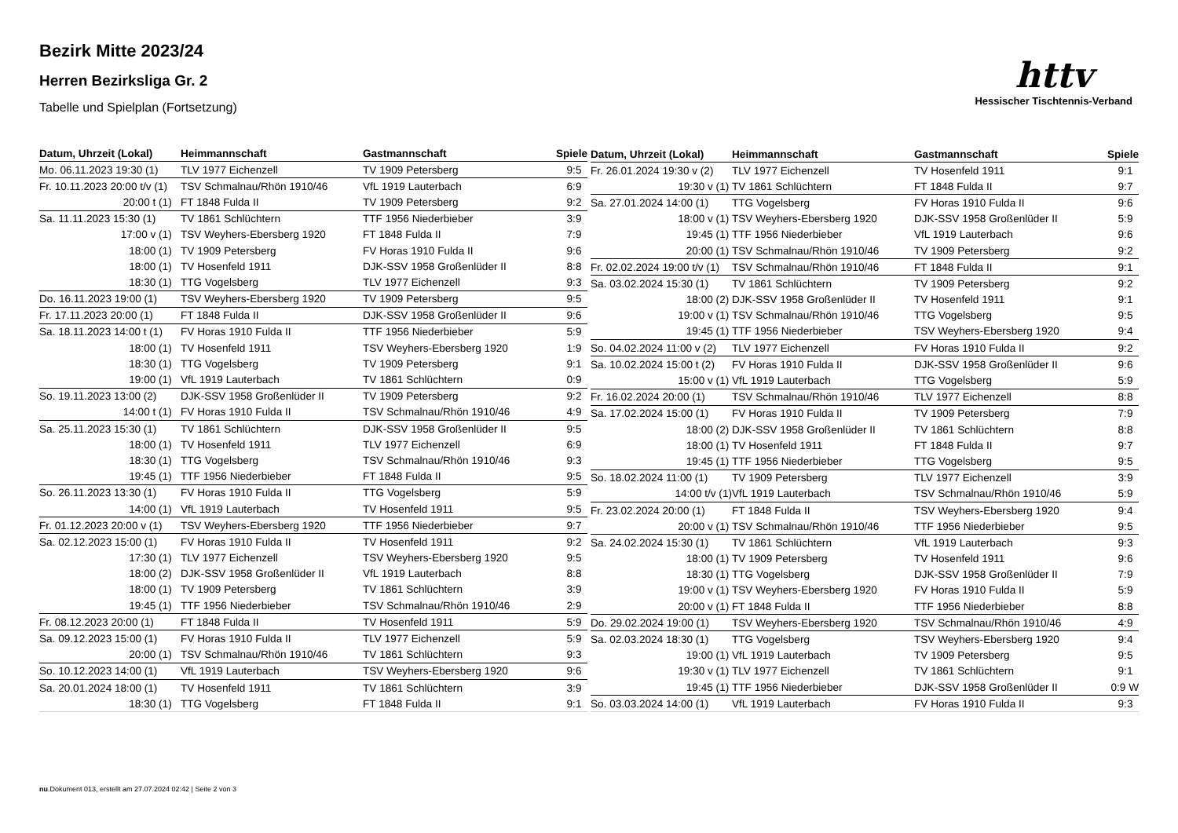Bezirk Mitte 2023/24
Herren Bezirksliga Gr. 2
Tabelle und Spielplan (Fortsetzung)
httv
Hessischer Tischtennis-Verband
| Datum, Uhrzeit (Lokal) | Heimmannschaft | Gastmannschaft | Spiele |
| --- | --- | --- | --- |
| Mo. 06.11.2023 19:30 (1) | TLV 1977 Eichenzell | TV 1909 Petersberg | 9:5 |
| Fr. 10.11.2023 20:00 t/v (1) | TSV Schmalnau/Rhön 1910/46 | VfL 1919 Lauterbach | 6:9 |
| 20:00 t (1) | FT 1848 Fulda II | TV 1909 Petersberg | 9:2 |
| Sa. 11.11.2023 15:30 (1) | TV 1861 Schlüchtern | TTF 1956 Niederbieber | 3:9 |
| 17:00 v (1) | TSV Weyhers-Ebersberg 1920 | FT 1848 Fulda II | 7:9 |
| 18:00 (1) | TV 1909 Petersberg | FV Horas 1910 Fulda II | 9:6 |
| 18:00 (1) | TV Hosenfeld 1911 | DJK-SSV 1958 Großenlüder II | 8:8 |
| 18:30 (1) | TTG Vogelsberg | TLV 1977 Eichenzell | 9:3 |
| Do. 16.11.2023 19:00 (1) | TSV Weyhers-Ebersberg 1920 | TV 1909 Petersberg | 9:5 |
| Fr. 17.11.2023 20:00 (1) | FT 1848 Fulda II | DJK-SSV 1958 Großenlüder II | 9:6 |
| Sa. 18.11.2023 14:00 t (1) | FV Horas 1910 Fulda II | TTF 1956 Niederbieber | 5:9 |
| 18:00 (1) | TV Hosenfeld 1911 | TSV Weyhers-Ebersberg 1920 | 1:9 |
| 18:30 (1) | TTG Vogelsberg | TV 1909 Petersberg | 9:1 |
| 19:00 (1) | VfL 1919 Lauterbach | TV 1861 Schlüchtern | 0:9 |
| So. 19.11.2023 13:00 (2) | DJK-SSV 1958 Großenlüder II | TV 1909 Petersberg | 9:2 |
| 14:00 t (1) | FV Horas 1910 Fulda II | TSV Schmalnau/Rhön 1910/46 | 4:9 |
| Sa. 25.11.2023 15:30 (1) | TV 1861 Schlüchtern | DJK-SSV 1958 Großenlüder II | 9:5 |
| 18:00 (1) | TV Hosenfeld 1911 | TLV 1977 Eichenzell | 6:9 |
| 18:30 (1) | TTG Vogelsberg | TSV Schmalnau/Rhön 1910/46 | 9:3 |
| 19:45 (1) | TTF 1956 Niederbieber | FT 1848 Fulda II | 9:5 |
| So. 26.11.2023 13:30 (1) | FV Horas 1910 Fulda II | TTG Vogelsberg | 5:9 |
| 14:00 (1) | VfL 1919 Lauterbach | TV Hosenfeld 1911 | 9:5 |
| Fr. 01.12.2023 20:00 v (1) | TSV Weyhers-Ebersberg 1920 | TTF 1956 Niederbieber | 9:7 |
| Sa. 02.12.2023 15:00 (1) | FV Horas 1910 Fulda II | TV Hosenfeld 1911 | 9:2 |
| 17:30 (1) | TLV 1977 Eichenzell | TSV Weyhers-Ebersberg 1920 | 9:5 |
| 18:00 (2) | DJK-SSV 1958 Großenlüder II | VfL 1919 Lauterbach | 8:8 |
| 18:00 (1) | TV 1909 Petersberg | TV 1861 Schlüchtern | 3:9 |
| 19:45 (1) | TTF 1956 Niederbieber | TSV Schmalnau/Rhön 1910/46 | 2:9 |
| Fr. 08.12.2023 20:00 (1) | FT 1848 Fulda II | TV Hosenfeld 1911 | 5:9 |
| Sa. 09.12.2023 15:00 (1) | FV Horas 1910 Fulda II | TLV 1977 Eichenzell | 5:9 |
| 20:00 (1) | TSV Schmalnau/Rhön 1910/46 | TV 1861 Schlüchtern | 9:3 |
| So. 10.12.2023 14:00 (1) | VfL 1919 Lauterbach | TSV Weyhers-Ebersberg 1920 | 9:6 |
| Sa. 20.01.2024 18:00 (1) | TV Hosenfeld 1911 | TV 1861 Schlüchtern | 3:9 |
| 18:30 (1) | TTG Vogelsberg | FT 1848 Fulda II | 9:1 |
| Datum, Uhrzeit (Lokal) | Heimmannschaft | Gastmannschaft | Spiele |
| --- | --- | --- | --- |
| Fr. 26.01.2024 19:30 v (2) | TLV 1977 Eichenzell | TV Hosenfeld 1911 | 9:1 |
| 19:30 v (1) | TV 1861 Schlüchtern | FT 1848 Fulda II | 9:7 |
| Sa. 27.01.2024 14:00 (1) | TTG Vogelsberg | FV Horas 1910 Fulda II | 9:6 |
| 18:00 v (1) | TSV Weyhers-Ebersberg 1920 | DJK-SSV 1958 Großenlüder II | 5:9 |
| 19:45 (1) | TTF 1956 Niederbieber | VfL 1919 Lauterbach | 9:6 |
| 20:00 (1) | TSV Schmalnau/Rhön 1910/46 | TV 1909 Petersberg | 9:2 |
| Fr. 02.02.2024 19:00 t/v (1) | TSV Schmalnau/Rhön 1910/46 | FT 1848 Fulda II | 9:1 |
| Sa. 03.02.2024 15:30 (1) | TV 1861 Schlüchtern | TV 1909 Petersberg | 9:2 |
| 18:00 (2) | DJK-SSV 1958 Großenlüder II | TV Hosenfeld 1911 | 9:1 |
| 19:00 v (1) | TSV Schmalnau/Rhön 1910/46 | TTG Vogelsberg | 9:5 |
| 19:45 (1) | TTF 1956 Niederbieber | TSV Weyhers-Ebersberg 1920 | 9:4 |
| So. 04.02.2024 11:00 v (2) | TLV 1977 Eichenzell | FV Horas 1910 Fulda II | 9:2 |
| Sa. 10.02.2024 15:00 t (2) | FV Horas 1910 Fulda II | DJK-SSV 1958 Großenlüder II | 9:6 |
| 15:00 v (1) | VfL 1919 Lauterbach | TTG Vogelsberg | 5:9 |
| Fr. 16.02.2024 20:00 (1) | TSV Schmalnau/Rhön 1910/46 | TLV 1977 Eichenzell | 8:8 |
| Sa. 17.02.2024 15:00 (1) | FV Horas 1910 Fulda II | TV 1909 Petersberg | 7:9 |
| 18:00 (2) | DJK-SSV 1958 Großenlüder II | TV 1861 Schlüchtern | 8:8 |
| 18:00 (1) | TV Hosenfeld 1911 | FT 1848 Fulda II | 9:7 |
| 19:45 (1) | TTF 1956 Niederbieber | TTG Vogelsberg | 9:5 |
| So. 18.02.2024 11:00 (1) | TV 1909 Petersberg | TLV 1977 Eichenzell | 3:9 |
| 14:00 t/v (1) | VfL 1919 Lauterbach | TSV Schmalnau/Rhön 1910/46 | 5:9 |
| Fr. 23.02.2024 20:00 (1) | FT 1848 Fulda II | TSV Weyhers-Ebersberg 1920 | 9:4 |
| 20:00 v (1) | TSV Schmalnau/Rhön 1910/46 | TTF 1956 Niederbieber | 9:5 |
| Sa. 24.02.2024 15:30 (1) | TV 1861 Schlüchtern | VfL 1919 Lauterbach | 9:3 |
| 18:00 (1) | TV 1909 Petersberg | TV Hosenfeld 1911 | 9:6 |
| 18:30 (1) | TTG Vogelsberg | DJK-SSV 1958 Großenlüder II | 7:9 |
| 19:00 v (1) | TSV Weyhers-Ebersberg 1920 | FV Horas 1910 Fulda II | 5:9 |
| 20:00 v (1) | FT 1848 Fulda II | TTF 1956 Niederbieber | 8:8 |
| Do. 29.02.2024 19:00 (1) | TSV Weyhers-Ebersberg 1920 | TSV Schmalnau/Rhön 1910/46 | 4:9 |
| Sa. 02.03.2024 18:30 (1) | TTG Vogelsberg | TSV Weyhers-Ebersberg 1920 | 9:4 |
| 19:00 (1) | VfL 1919 Lauterbach | TV 1909 Petersberg | 9:5 |
| 19:30 v (1) | TLV 1977 Eichenzell | TV 1861 Schlüchtern | 9:1 |
| 19:45 (1) | TTF 1956 Niederbieber | DJK-SSV 1958 Großenlüder II | 0:9 W |
| So. 03.03.2024 14:00 (1) | VfL 1919 Lauterbach | FV Horas 1910 Fulda II | 9:3 |
nu.Dokument 013, erstellt am 27.07.2024 02:42 | Seite 2 von 3